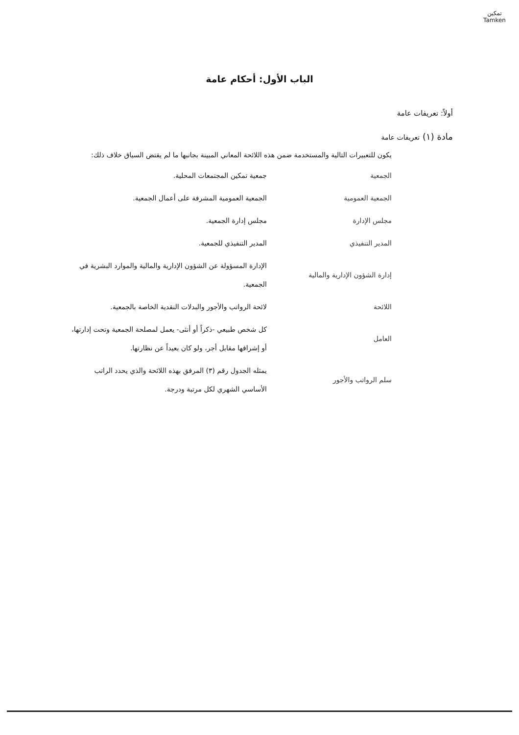تمكين
Tamken
الباب الأول: أحكام عامة
أولاً: تعريفات عامة
مادة (١) تعريفات عامة
يكون للتعبيرات التالية والمستخدمة ضمن هذه اللائحة المعاني المبينة بجانبها ما لم يقتض السياق خلاف ذلك:
| الجمعية | جمعية تمكين المجتمعات المحلية. |
| الجمعية العمومية | الجمعية العمومية المشرفة على أعمال الجمعية. |
| مجلس الإدارة | مجلس إدارة الجمعية. |
| المدير التنفيذي | المدير التنفيذي للجمعية. |
| إدارة الشؤون الإدارية والمالية | الإدارة المسؤولة عن الشؤون الإدارية والمالية والموارد البشرية في الجمعية. |
| اللائحة | لائحة الرواتب والأجور والبدلات النقدية الخاصة بالجمعية. |
| العامل | كل شخص طبيعي -ذكراً أو أنثى- يعمل لمصلحة الجمعية وتحت إدارتها، أو إشرافها مقابل أجر، ولو كان بعيداً عن نظارتها. |
| سلم الرواتب والأجور | يمثله الجدول رقم (٣) المرفق بهذه اللائحة والذي يحدد الراتب الأساسي الشهري لكل مرتبة ودرجة. |